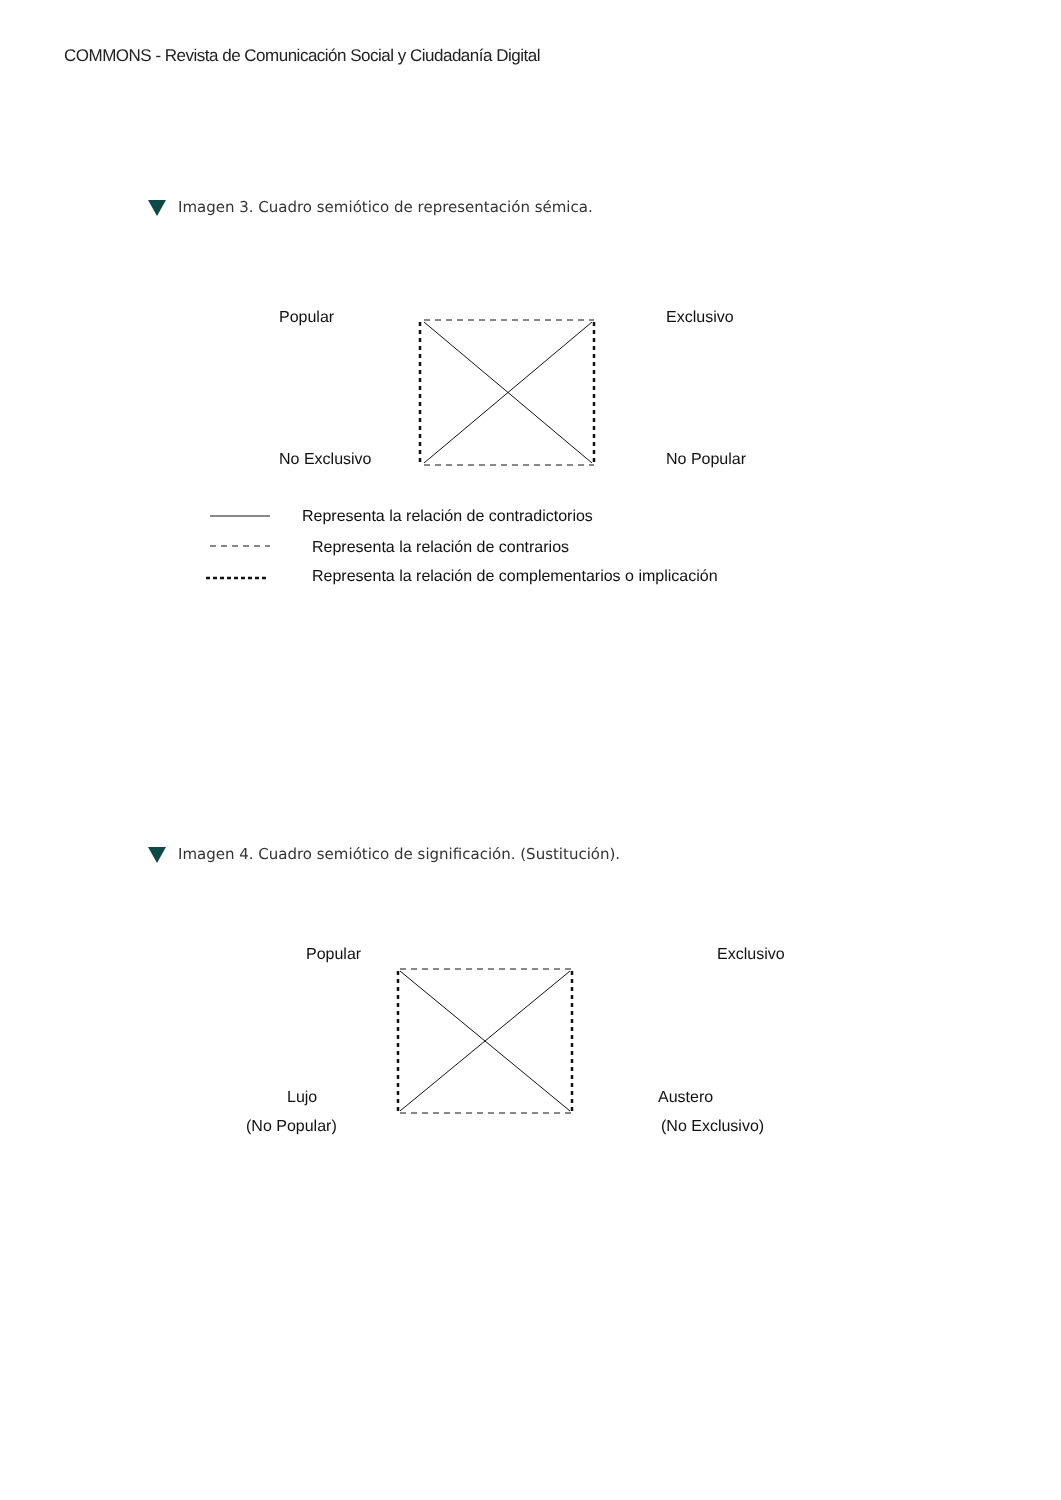COMMONS - Revista de Comunicación Social y Ciudadanía Digital
Imagen 3. Cuadro semiótico de representación sémica.
Popular Exclusivo
No Exclusivo No Popular
Representa la relación de contradictorios
Representa la relación de contrarios
Representa la relación de complementarios o implicación
Imagen 4. Cuadro semiótico de significación. (Sustitución).
Popular Exclusivo
Lujo
(No Popular)
Austero
(No Exclusivo)